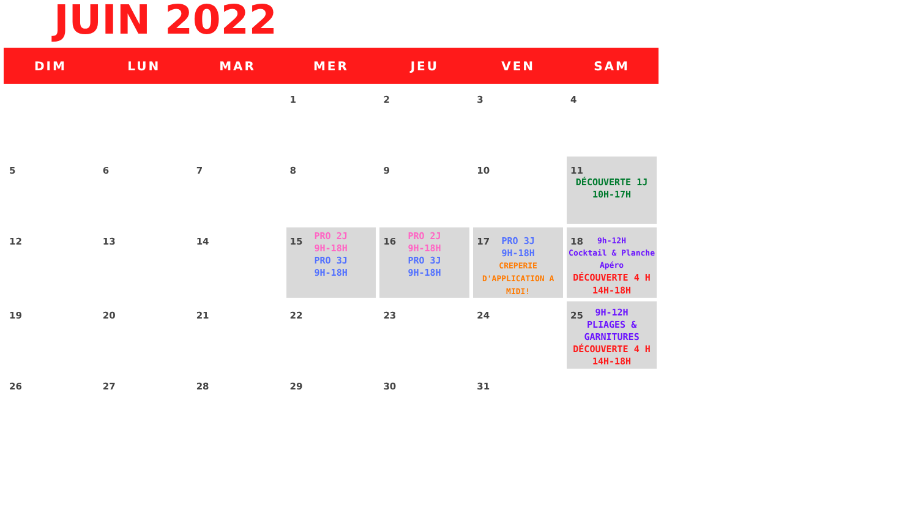JUIN 2022
| DIM | LUN | MAR | MER | JEU | VEN | SAM |
| --- | --- | --- | --- | --- | --- | --- |
| | | | 1 | 2 | 3 | 4 |
| 5 | 6 | 7 | 8 | 9 | 10 | 11 DÉCOUVERTE 1J 10H-17H |
| 12 | 13 | 14 | 15 PRO 2J 9H-18H PRO 3J 9H-18H | 16 PRO 2J 9H-18H PRO 3J 9H-18H | 17 PRO 3J 9H-18H CREPERIE D'APPLICATION A MIDI! | 18 9h-12H Cocktail & Planche Apéro DÉCOUVERTE 4 H 14H-18H |
| 19 | 20 | 21 | 22 | 23 | 24 | 25 9H-12H PLIAGES & GARNITURES DÉCOUVERTE 4 H 14H-18H |
| 26 | 27 | 28 | 29 | 30 | 31 | |